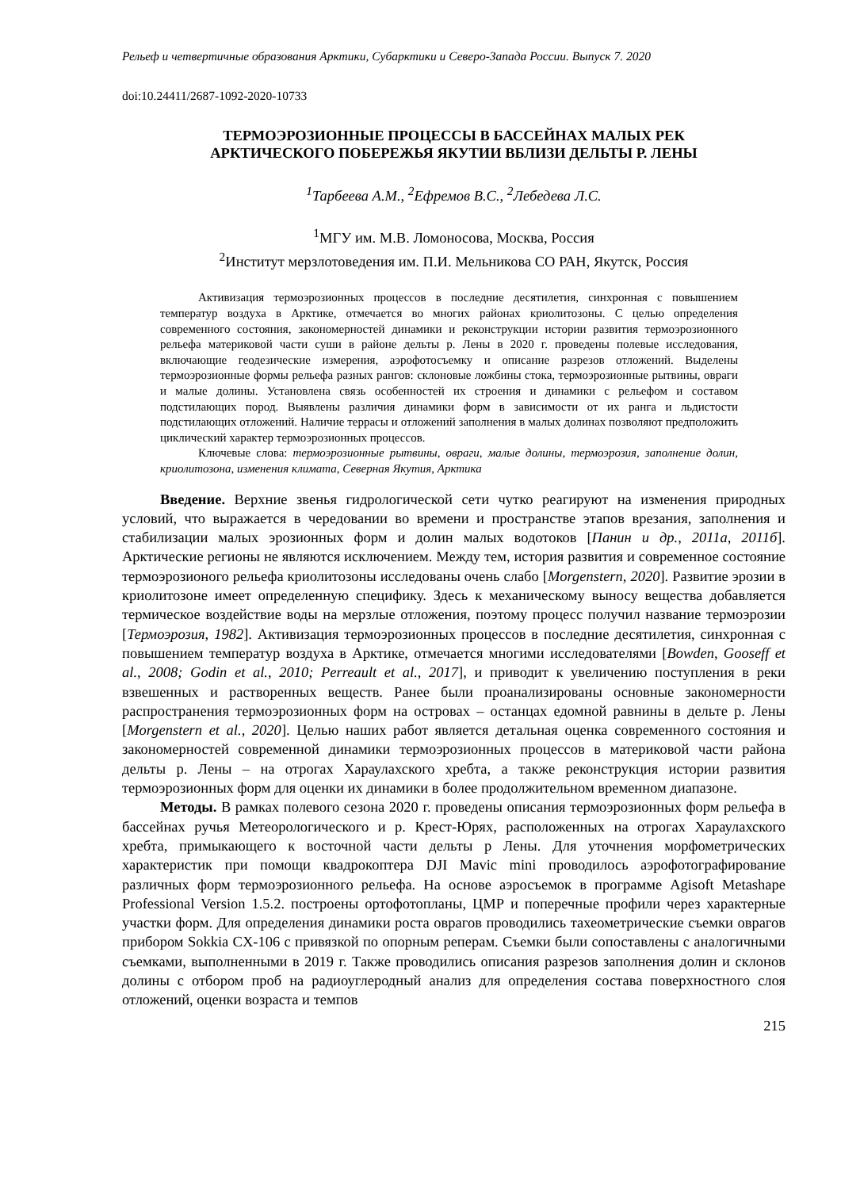Рельеф и четвертичные образования Арктики, Субарктики и Северо-Запада России. Выпуск 7. 2020
doi:10.24411/2687-1092-2020-10733
ТЕРМОЭРОЗИОННЫЕ ПРОЦЕССЫ В БАССЕЙНАХ МАЛЫХ РЕК
АРКТИЧЕСКОГО ПОБЕРЕЖЬЯ ЯКУТИИ ВБЛИЗИ ДЕЛЬТЫ Р. ЛЕНЫ
<sup>1</sup> Тарбеева А.М., <sup>2</sup>Ефремов В.С., <sup>2</sup>Лебедева Л.С.
<sup>1</sup> МГУ им. М.В. Ломоносова, Москва, Россия
<sup>2</sup> Институт мерзлотоведения им. П.И. Мельникова СО РАН, Якутск, Россия
Активизация термоэрозионных процессов в последние десятилетия, синхронная с повышением температур воздуха в Арктике, отмечается во многих районах криолитозоны. С целью определения современного состояния, закономерностей динамики и реконструкции истории развития термоэрозионного рельефа материковой части суши в районе дельты р. Лены в 2020 г. проведены полевые исследования, включающие геодезические измерения, аэрофотосъемку и описание разрезов отложений. Выделены термоэрозионные формы рельефа разных рангов: склоновые ложбины стока, термоэрозионные рытвины, овраги и малые долины. Установлена связь особенностей их строения и динамики с рельефом и составом подстилающих пород. Выявлены различия динамики форм в зависимости от их ранга и льдистости подстилающих отложений. Наличие террасы и отложений заполнения в малых долинах позволяют предположить циклический характер термоэрозионных процессов.
Ключевые слова: термоэрозионные рытвины, овраги, малые долины, термоэрозия, заполнение долин, криолитозона, изменения климата, Северная Якутия, Арктика
Введение. Верхние звенья гидрологической сети чутко реагируют на изменения природных условий, что выражается в чередовании во времени и пространстве этапов врезания, заполнения и стабилизации малых эрозионных форм и долин малых водотоков [Панин и др., 2011а, 2011б]. Арктические регионы не являются исключением. Между тем, история развития и современное состояние термоэрозионого рельефа криолитозоны исследованы очень слабо [Morgenstern, 2020]. Развитие эрозии в криолитозоне имеет определенную специфику. Здесь к механическому выносу вещества добавляется термическое воздействие воды на мерзлые отложения, поэтому процесс получил название термоэрозии [Термоэрозия, 1982]. Активизация термоэрозионных процессов в последние десятилетия, синхронная с повышением температур воздуха в Арктике, отмечается многими исследователями [Bowden, Gooseff et al., 2008; Godin et al., 2010; Perreault et al., 2017], и приводит к увеличению поступления в реки взвешенных и растворенных веществ. Ранее были проанализированы основные закономерности распространения термоэрозионных форм на островах – останцах едомной равнины в дельте р. Лены [Morgenstern et al., 2020]. Целью наших работ является детальная оценка современного состояния и закономерностей современной динамики термоэрозионных процессов в материковой части района дельты р. Лены – на отрогах Хараулахского хребта, а также реконструкция истории развития термоэрозионных форм для оценки их динамики в более продолжительном временном диапазоне.
Методы. В рамках полевого сезона 2020 г. проведены описания термоэрозионных форм рельефа в бассейнах ручья Метеорологического и р. Крест-Юрях, расположенных на отрогах Хараулахского хребта, примыкающего к восточной части дельты р Лены. Для уточнения морфометрических характеристик при помощи квадрокоптера DJI Mavic mini проводилось аэрофотографирование различных форм термоэрозионного рельефа. На основе аэросъемок в программе Agisoft Metashape Professional Version 1.5.2. построены ортофотопланы, ЦМР и поперечные профили через характерные участки форм. Для определения динамики роста оврагов проводились тахеометрические съемки оврагов прибором Sokkia CX-106 с привязкой по опорным реперам. Съемки были сопоставлены с аналогичными съемками, выполненными в 2019 г. Также проводились описания разрезов заполнения долин и склонов долины с отбором проб на радиоуглеродный анализ для определения состава поверхностного слоя отложений, оценки возраста и темпов
215